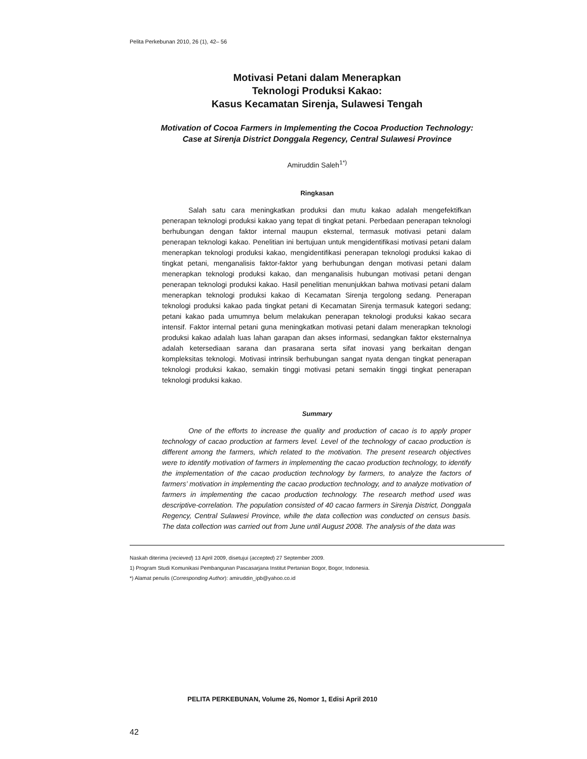Pelita Perkebunan 2010, 26 (1), 42– 56
Motivasi Petani dalam Menerapkan
Teknologi Produksi Kakao:
Kasus Kecamatan Sirenja, Sulawesi Tengah
Motivation of Cocoa Farmers in Implementing the Cocoa Production Technology:
Case at Sirenja District Donggala Regency, Central Sulawesi Province
Amiruddin Saleh<sup>1*)</sup>
Ringkasan
Salah satu cara meningkatkan produksi dan mutu kakao adalah mengefektifkan penerapan teknologi produksi kakao yang tepat di tingkat petani. Perbedaan penerapan teknologi berhubungan dengan faktor internal maupun eksternal, termasuk motivasi petani dalam penerapan teknologi kakao. Penelitian ini bertujuan untuk mengidentifikasi motivasi petani dalam menerapkan teknologi produksi kakao, mengidentifikasi penerapan teknologi produksi kakao di tingkat petani, menganalisis faktor-faktor yang berhubungan dengan motivasi petani dalam menerapkan teknologi produksi kakao, dan menganalisis hubungan motivasi petani dengan penerapan teknologi produksi kakao. Hasil penelitian menunjukkan bahwa motivasi petani dalam menerapkan teknologi produksi kakao di Kecamatan Sirenja tergolong sedang. Penerapan teknologi produksi kakao pada tingkat petani di Kecamatan Sirenja termasuk kategori sedang; petani kakao pada umumnya belum melakukan penerapan teknologi produksi kakao secara intensif. Faktor internal petani guna meningkatkan motivasi petani dalam menerapkan teknologi produksi kakao adalah luas lahan garapan dan akses informasi, sedangkan faktor eksternalnya adalah ketersediaan sarana dan prasarana serta sifat inovasi yang berkaitan dengan kompleksitas teknologi. Motivasi intrinsik berhubungan sangat nyata dengan tingkat penerapan teknologi produksi kakao, semakin tinggi motivasi petani semakin tinggi tingkat penerapan teknologi produksi kakao.
Summary
One of the efforts to increase the quality and production of cacao is to apply proper technology of cacao production at farmers level. Level of the technology of cacao production is different among the farmers, which related to the motivation. The present research objectives were to identify motivation of farmers in implementing the cacao production technology, to identify the implementation of the cacao production technology by farmers, to analyze the factors of farmers’ motivation in implementing the cacao production technology, and to analyze motivation of farmers in implementing the cacao production technology. The research method used was descriptive-correlation. The population consisted of 40 cacao farmers in Sirenja District, Donggala Regency, Central Sulawesi Province, while the data collection was conducted on census basis. The data collection was carried out from June until August 2008. The analysis of the data was
Naskah diterima (recieved) 13 April 2009, disetujui (accepted) 27 September 2009.
1) Program Studi Komunikasi Pembangunan Pascasarjana Institut Pertanian Bogor, Bogor, Indonesia.
*) Alamat penulis (Corresponding Author): amiruddin_ipb@yahoo.co.id
PELITA PERKEBUNAN, Volume 26, Nomor 1, Edisi April 2010
42